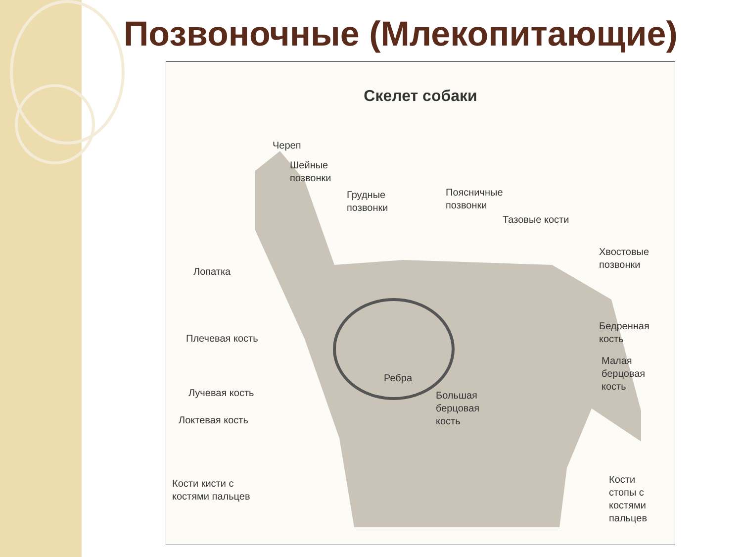Позвоночные (Млекопитающие)
Скелет собаки
Череп
Шейные
позвонки
Грудные
позвонки
Поясничные
позвонки
Тазовые кости
Хвостовые
позвонки
Лопатка
Плечевая кость
Ребра
Бедренная
кость
Малая
берцовая
кость
Лучевая кость
Большая
берцовая
кость
Локтевая кость
Кости кисти с
костями пальцев
Кости
стопы с
костями
пальцев